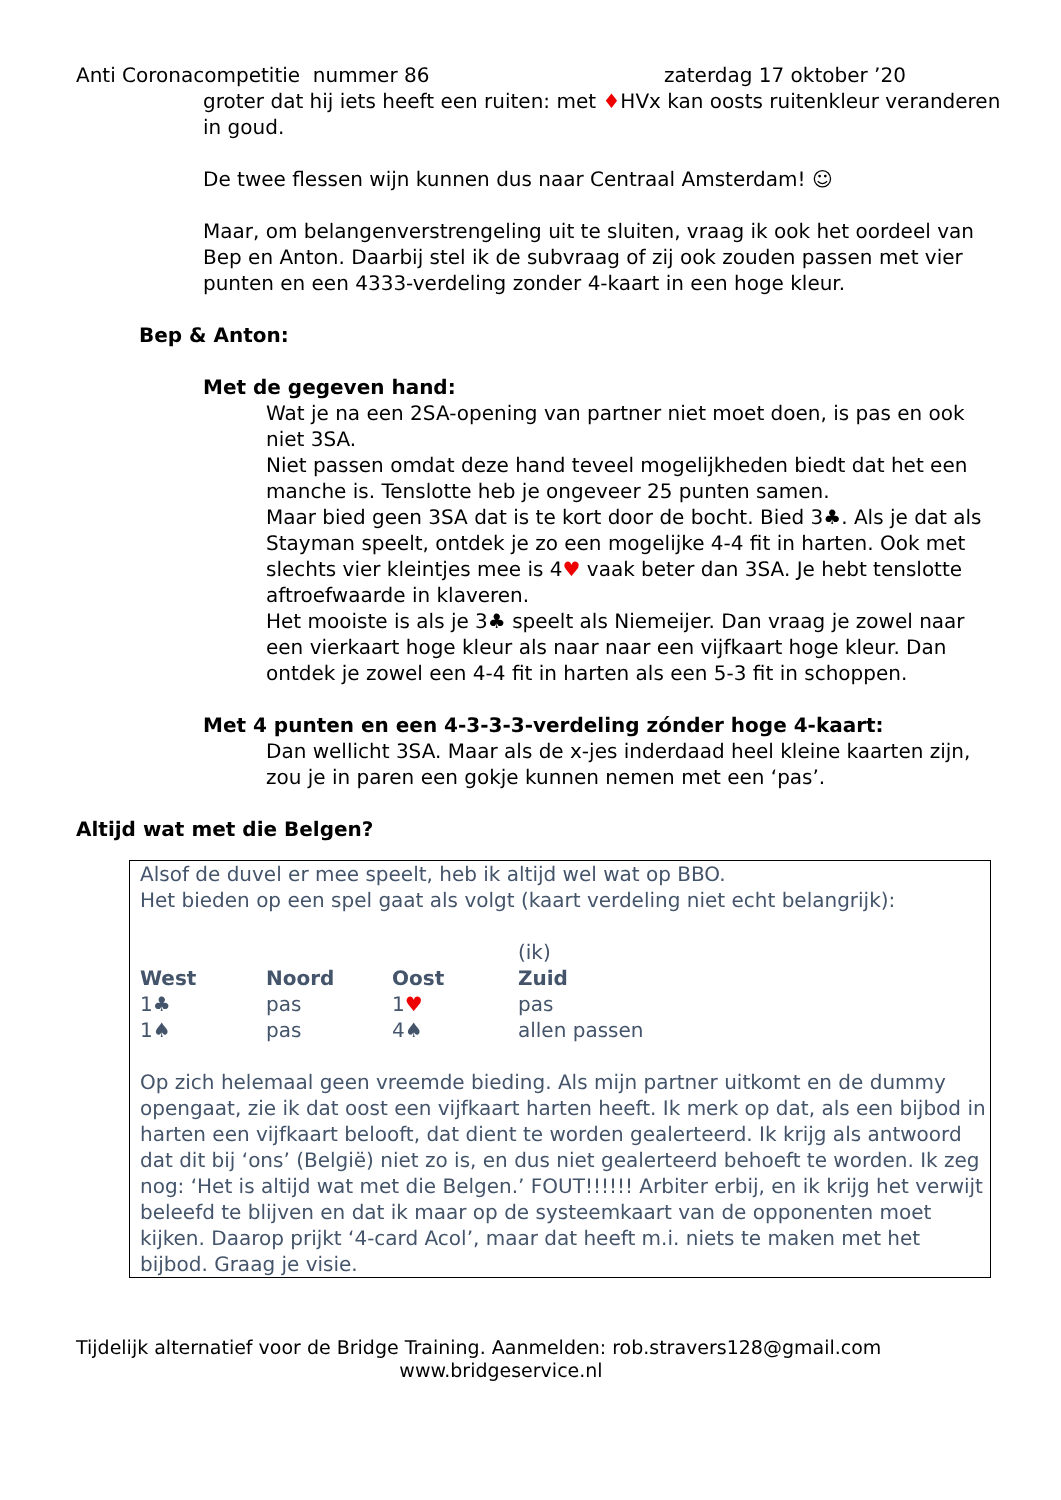Anti Coronacompetitie nummer 86 zaterdag 17 oktober ’20
groter dat hij iets heeft een ruiten: met ♦HVx kan oosts ruitenkleur veranderen in goud.
De twee flessen wijn kunnen dus naar Centraal Amsterdam! ☺
Maar, om belangenverstrengeling uit te sluiten, vraag ik ook het oordeel van Bep en Anton. Daarbij stel ik de subvraag of zij ook zouden passen met vier punten en een 4333-verdeling zonder 4-kaart in een hoge kleur.
Bep & Anton:
Met de gegeven hand:
Wat je na een 2SA-opening van partner niet moet doen, is pas en ook niet 3SA.
Niet passen omdat deze hand teveel mogelijkheden biedt dat het een manche is. Tenslotte heb je ongeveer 25 punten samen.
Maar bied geen 3SA dat is te kort door de bocht. Bied 3♣. Als je dat als Stayman speelt, ontdek je zo een mogelijke 4-4 fit in harten. Ook met slechts vier kleintjes mee is 4♥ vaak beter dan 3SA. Je hebt tenslotte aftroefwaarde in klaveren.
Het mooiste is als je 3♣ speelt als Niemeijer. Dan vraag je zowel naar een vierkaart hoge kleur als naar naar een vijfkaart hoge kleur. Dan ontdek je zowel een 4-4 fit in harten als een 5-3 fit in schoppen.
Met 4 punten en een 4-3-3-3-verdeling zónder hoge 4-kaart:
Dan wellicht 3SA. Maar als de x-jes inderdaad heel kleine kaarten zijn, zou je in paren een gokje kunnen nemen met een ‘pas’.
Altijd wat met die Belgen?
Alsof de duvel er mee speelt, heb ik altijd wel wat op BBO.
Het bieden op een spel gaat als volgt (kaart verdeling niet echt belangrijk):
| West | Noord | Oost | (ik) Zuid |
| --- | --- | --- | --- |
| 1♣ | pas | 1 ♥ | pas |
| 1♠ | pas | 4♠ | allen passen |
Op zich helemaal geen vreemde bieding. Als mijn partner uitkomt en de dummy opengaat, zie ik dat oost een vijfkaart harten heeft. Ik merk op dat, als een bijbod in harten een vijfkaart belooft, dat dient te worden gealerteerd. Ik krijg als antwoord dat dit bij ‘ons’ (België) niet zo is, en dus niet gealerteerd behoeft te worden. Ik zeg nog: ‘Het is altijd wat met die Belgen.’ FOUT!!!!!! Arbiter erbij, en ik krijg het verwijt beleefd te blijven en dat ik maar op de systeemkaart van de opponenten moet kijken. Daarop prijkt ‘4-card Acol’, maar dat heeft m.i. niets te maken met het bijbod. Graag je visie.
Tijdelijk alternatief voor de Bridge Training. Aanmelden: rob.stravers128@gmail.com
www.bridgeservice.nl